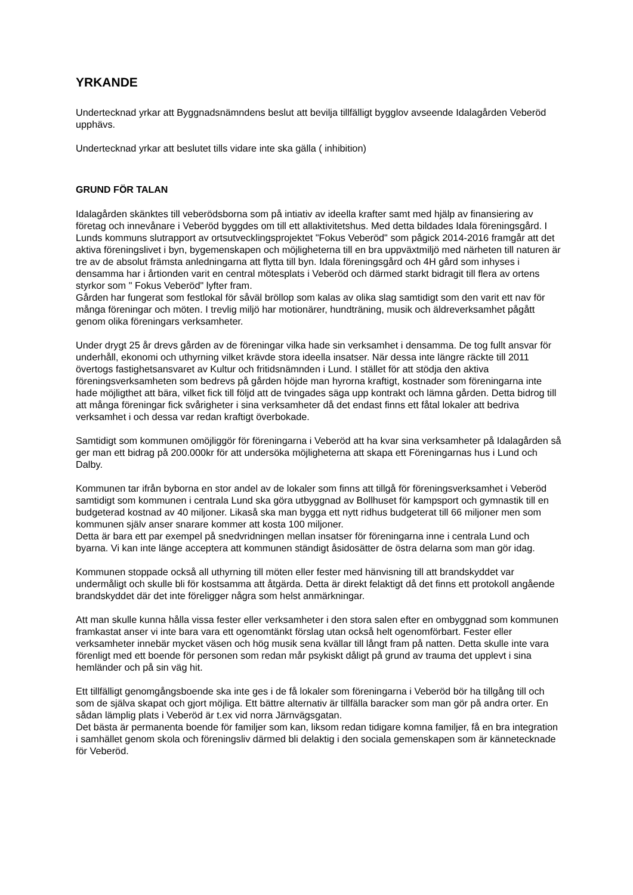YRKANDE
Undertecknad yrkar att Byggnadsnämndens beslut att bevilja tillfälligt bygglov avseende Idalagården Veberöd upphävs.
Undertecknad yrkar att beslutet tills vidare inte ska gälla ( inhibition)
GRUND FÖR TALAN
Idalagården skänktes till veberödsborna som på intiativ av ideella krafter samt med hjälp av finansiering av företag och innevånare i Veberöd byggdes om till ett allaktivitetshus. Med detta bildades Idala föreningsgård. I Lunds kommuns slutrapport av ortsutvecklingsprojektet "Fokus Veberöd" som pågick 2014-2016 framgår att det aktiva föreningslivet i byn, bygemenskapen och möjligheterna till en bra uppväxtmiljö med närheten till naturen är tre av de absolut främsta anledningarna att flytta till byn. Idala föreningsgård och 4H gård som inhyses i densamma har i årtionden varit en central mötesplats i Veberöd och därmed starkt bidragit till flera av ortens styrkor som " Fokus Veberöd" lyfter fram.
Gården har fungerat som festlokal för såväl bröllop som kalas av olika slag samtidigt som den varit ett nav för många föreningar och möten. I trevlig miljö har motionärer, hundträning, musik och äldreverksamhet pågått genom olika föreningars verksamheter.
Under drygt 25 år drevs gården av de föreningar vilka hade sin verksamhet i densamma. De tog fullt ansvar för underhåll, ekonomi och uthyrning vilket krävde stora ideella insatser. När dessa inte längre räckte till 2011 övertogs fastighetsansvaret av Kultur och fritidsnämnden i Lund. I stället för att stödja den aktiva föreningsverksamheten som bedrevs på gården höjde man hyrorna kraftigt, kostnader som föreningarna inte hade möjligthet att bära, vilket fick till följd att de tvingades säga upp kontrakt och lämna gården. Detta bidrog till att många föreningar fick svårigheter i sina verksamheter då det endast finns ett fåtal lokaler att bedriva verksamhet i och dessa var redan kraftigt överbokade.
Samtidigt som kommunen omöjliggör för föreningarna i Veberöd att ha kvar sina verksamheter på Idalagården så ger man ett bidrag på 200.000kr för att undersöka möjligheterna att skapa ett Föreningarnas hus i Lund och Dalby.
Kommunen tar ifrån byborna en stor andel av de lokaler som finns att tillgå för föreningsverksamhet i Veberöd samtidigt som kommunen i centrala Lund ska göra utbyggnad av Bollhuset för kampsport och gymnastik till en budgeterad kostnad av 40 miljoner. Likaså ska man bygga ett nytt ridhus budgeterat till 66 miljoner men som kommunen själv anser snarare kommer att kosta 100 miljoner.
Detta är bara ett par exempel på snedvridningen mellan insatser för föreningarna inne i centrala Lund och byarna. Vi kan inte länge acceptera att kommunen ständigt åsidosätter de östra delarna som man gör idag.
Kommunen stoppade också all uthyrning till möten eller fester med hänvisning till att brandskyddet var undermåligt och skulle bli för kostsamma att åtgärda. Detta är direkt felaktigt då det finns ett protokoll angående brandskyddet där det inte föreligger några som helst anmärkningar.
Att man skulle kunna hålla vissa fester eller verksamheter i den stora salen efter en ombyggnad som kommunen framkastat anser vi inte bara vara ett ogenomtänkt förslag utan också helt ogenomförbart. Fester eller verksamheter innebär mycket väsen och hög musik sena kvällar till långt fram på natten. Detta skulle inte vara förenligt med ett boende för personen som redan mår psykiskt dåligt på grund av trauma det upplevt i sina hemländer och på sin väg hit.
Ett tillfälligt genomgångsboende ska inte ges i de få lokaler som föreningarna i Veberöd bör ha tillgång till och som de själva skapat och gjort möjliga. Ett bättre alternativ är tillfälla baracker som man gör på andra orter. En sådan lämplig plats i Veberöd är t.ex vid norra Järnvägsgatan.
Det bästa är permanenta boende för familjer som kan, liksom redan tidigare komna familjer, få en bra integration i samhället genom skola och föreningsliv därmed bli delaktig i den sociala gemenskapen som är kännetecknade för Veberöd.